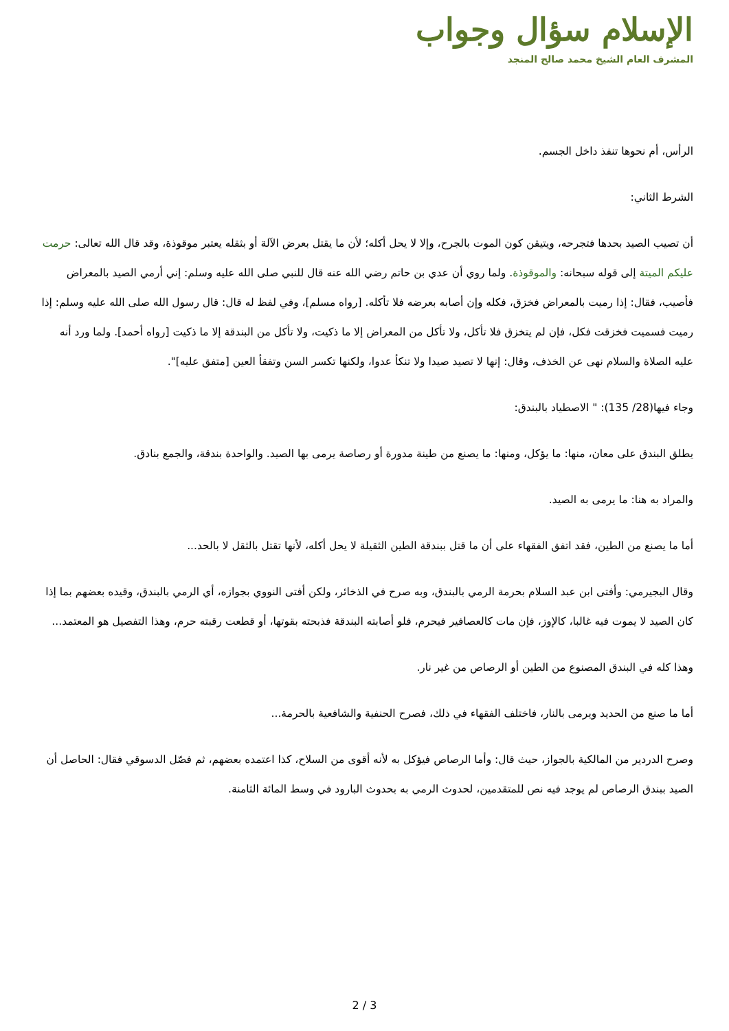الإسلام سؤال وجواب
المشرف العام الشيخ محمد صالح المنجد
الرأس، أم نحوها تنفذ داخل الجسم.
الشرط الثاني:
أن تصيب الصيد بحدها فتجرحه، ويتيقن كون الموت بالجرح، وإلا لا يحل أكله؛ لأن ما يقتل بعرض الآلة أو بثقله يعتبر موقوذة، وقد قال الله تعالى: حرمت عليكم الميتة إلى قوله سبحانه: والموقوذة. ولما روي أن عدي بن حاتم رضي الله عنه قال للنبي صلى الله عليه وسلم: إني أرمي الصيد بالمعراض فأصيب، فقال: إذا رميت بالمعراض فخزق، فكله وإن أصابه بعرضه فلا تأكله. [رواه مسلم]، وفي لفظ له قال: قال رسول الله صلى الله عليه وسلم: إذا رميت فسميت فخزقت فكل، فإن لم يتخزق فلا تأكل، ولا تأكل من المعراض إلا ما ذكيت، ولا تأكل من البندقة إلا ما ذكيت [رواه أحمد]. ولما ورد أنه عليه الصلاة والسلام نهى عن الخذف، وقال: إنها لا تصيد صيدا ولا تنكأ عدوا، ولكنها تكسر السن وتفقأ العين [متفق عليه]".
وجاء فيها(28/ 135): " الاصطياد بالبندق:
يطلق البندق على معان، منها: ما يؤكل، ومنها: ما يصنع من طينة مدورة أو رصاصة يرمى بها الصيد. والواحدة بندقة، والجمع بنادق.
والمراد به هنا: ما يرمى به الصيد.
أما ما يصنع من الطين، فقد اتفق الفقهاء على أن ما قتل ببندقة الطين الثقيلة لا يحل أكله، لأنها تقتل بالثقل لا بالحد...
وقال البجيرمي: وأفتى ابن عبد السلام بحرمة الرمي بالبندق، وبه صرح في الذخائر، ولكن أفتى النووي بجوازه، أي الرمي بالبندق، وقيده بعضهم بما إذا كان الصيد لا يموت فيه غالبا، كالإوز، فإن مات كالعصافير فيحرم، فلو أصابته البندقة فذبحته بقوتها، أو قطعت رقبته حرم، وهذا التفصيل هو المعتمد...
وهذا كله في البندق المصنوع من الطين أو الرصاص من غير نار.
أما ما صنع من الحديد ويرمى بالنار، فاختلف الفقهاء في ذلك، فصرح الحنفية والشافعية بالحرمة...
وصرح الدردير من المالكية بالجواز، حيث قال: وأما الرصاص فيؤكل به لأنه أقوى من السلاح، كذا اعتمده بعضهم، ثم فصّل الدسوقي فقال: الحاصل أن الصيد ببندق الرصاص لم يوجد فيه نص للمتقدمين، لحدوث الرمي به بحدوث البارود في وسط المائة الثامنة.
2 / 3